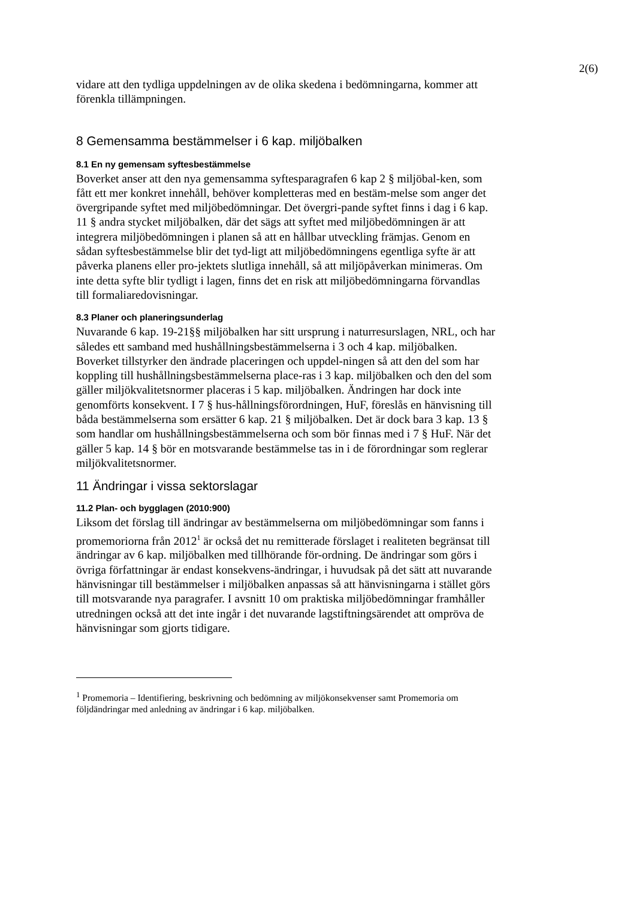2(6)
vidare att den tydliga uppdelningen av de olika skedena i bedömningarna, kommer att förenkla tillämpningen.
8 Gemensamma bestämmelser i 6 kap. miljöbalken
8.1 En ny gemensam syftesbestämmelse
Boverket anser att den nya gemensamma syftesparagrafen 6 kap 2 § miljöbal-ken, som fått ett mer konkret innehåll, behöver kompletteras med en bestäm-melse som anger det övergripande syftet med miljöbedömningar. Det övergri-pande syftet finns i dag i 6 kap. 11 § andra stycket miljöbalken, där det sägs att syftet med miljöbedömningen är att integrera miljöbedömningen i planen så att en hållbar utveckling främjas. Genom en sådan syftesbestämmelse blir det tyd-ligt att miljöbedömningens egentliga syfte är att påverka planens eller pro-jektets slutliga innehåll, så att miljöpåverkan minimeras. Om inte detta syfte blir tydligt i lagen, finns det en risk att miljöbedömningarna förvandlas till formaliaredovisningar.
8.3 Planer och planeringsunderlag
Nuvarande 6 kap. 19-21§§ miljöbalken har sitt ursprung i naturresurslagen, NRL, och har således ett samband med hushållningsbestämmelserna i 3 och 4 kap. miljöbalken. Boverket tillstyrker den ändrade placeringen och uppdel-ningen så att den del som har koppling till hushållningsbestämmelserna place-ras i 3 kap. miljöbalken och den del som gäller miljökvalitetsnormer placeras i 5 kap. miljöbalken. Ändringen har dock inte genomförts konsekvent. I 7 § hus-hållningsförordningen, HuF, föreslås en hänvisning till båda bestämmelserna som ersätter 6 kap. 21 § miljöbalken. Det är dock bara 3 kap. 13 § som handlar om hushållningsbestämmelserna och som bör finnas med i 7 § HuF. När det gäller 5 kap. 14 § bör en motsvarande bestämmelse tas in i de förordningar som reglerar miljökvalitetsnormer.
11 Ändringar i vissa sektorslagar
11.2 Plan- och bygglagen (2010:900)
Liksom det förslag till ändringar av bestämmelserna om miljöbedömningar som fanns i promemoriorna från 2012<sup>1</sup> är också det nu remitterade förslaget i realiteten begränsat till ändringar av 6 kap. miljöbalken med tillhörande för-ordning. De ändringar som görs i övriga författningar är endast konsekvens-ändringar, i huvudsak på det sätt att nuvarande hänvisningar till bestämmelser i miljöbalken anpassas så att hänvisningarna i stället görs till motsvarande nya paragrafer. I avsnitt 10 om praktiska miljöbedömningar framhåller utredningen också att det inte ingår i det nuvarande lagstiftningsärendet att ompröva de hänvisningar som gjorts tidigare.
<sup>1</sup> Promemoria – Identifiering, beskrivning och bedömning av miljökonsekvenser samt Promemoria om följdändringar med anledning av ändringar i 6 kap. miljöbalken.